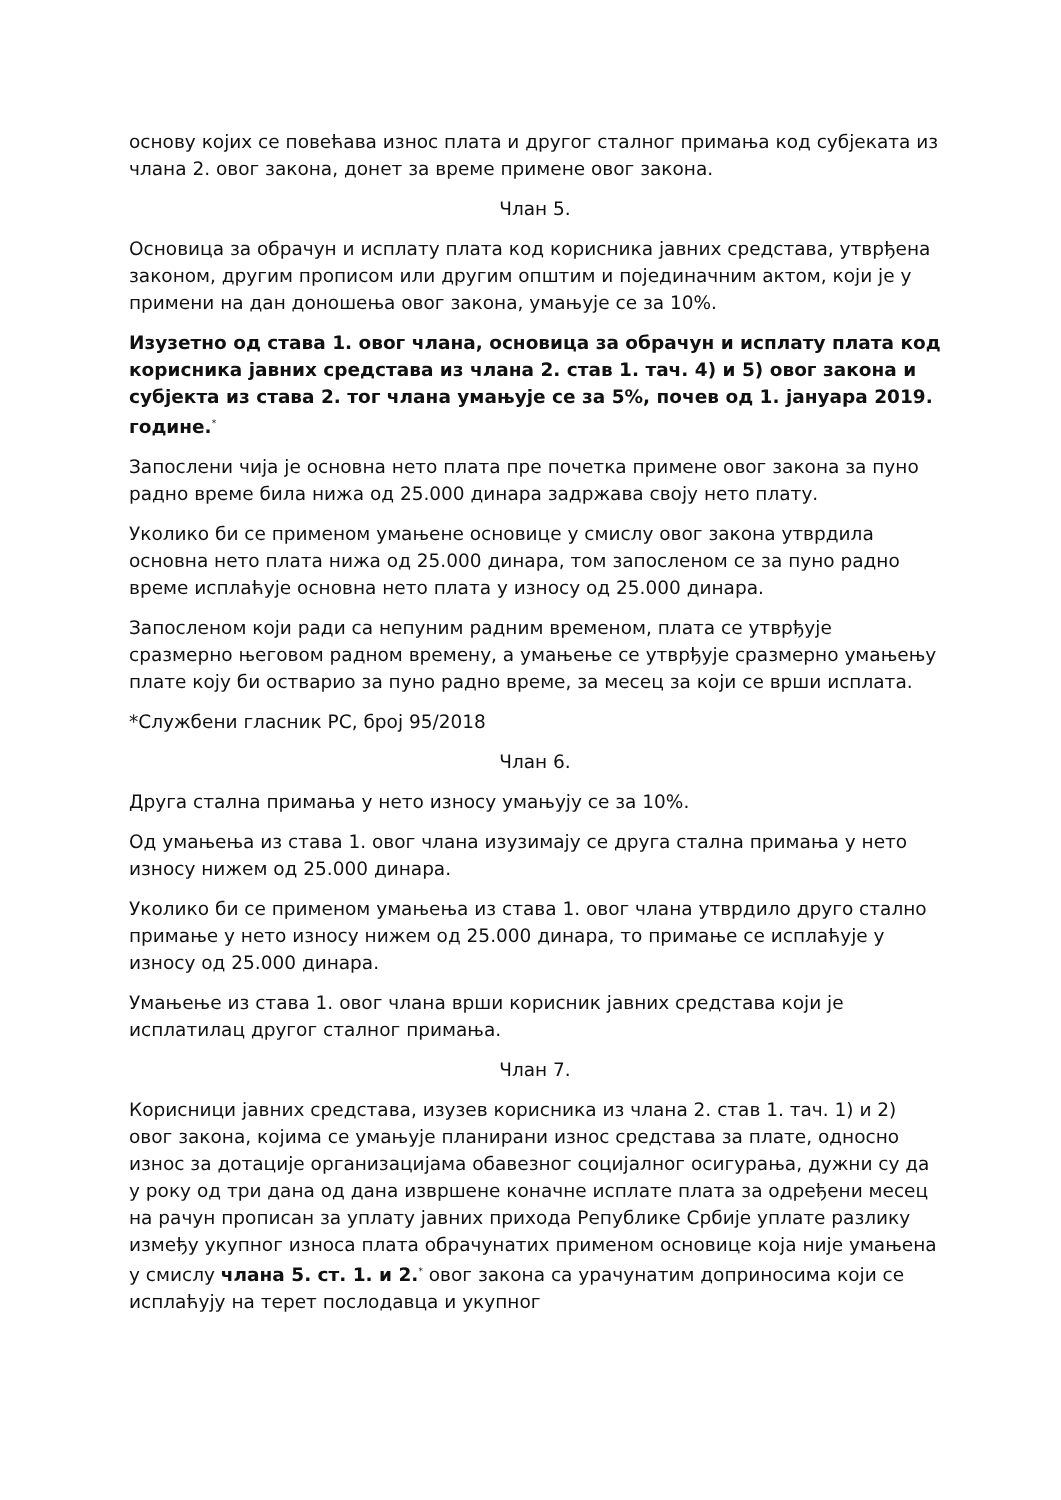основу којих се повећава износ плата и другог сталног примања код субјеката из члана 2. овог закона, донет за време примене овог закона.
Члан 5.
Основица за обрачун и исплату плата код корисника јавних средстава, утврђена законом, другим прописом или другим општим и појединачним актом, који је у примени на дан доношења овог закона, умањује се за 10%.
Изузетно од става 1. овог члана, основица за обрачун и исплату плата код корисника јавних средстава из члана 2. став 1. тач. 4) и 5) овог закона и субјекта из става 2. тог члана умањује се за 5%, почев од 1. јануара 2019. године.<sup>*</sup>
Запослени чија је основна нето плата пре почетка примене овог закона за пуно радно време била нижа од 25.000 динара задржава своју нето плату.
Уколико би се применом умањене основице у смислу овог закона утврдила основна нето плата нижа од 25.000 динара, том запосленом се за пуно радно време исплаћује основна нето плата у износу од 25.000 динара.
Запосленом који ради са непуним радним временом, плата се утврђује сразмерно његовом радном времену, а умањење се утврђује сразмерно умањењу плате коју би остварио за пуно радно време, за месец за који се врши исплата.
*Службени гласник РС, број 95/2018
Члан 6.
Друга стална примања у нето износу умањују се за 10%.
Од умањења из става 1. овог члана изузимају се друга стална примања у нето износу нижем од 25.000 динара.
Уколико би се применом умањења из става 1. овог члана утврдило друго стално примање у нето износу нижем од 25.000 динара, то примање се исплаћује у износу од 25.000 динара.
Умањење из става 1. овог члана врши корисник јавних средстава који је исплатилац другог сталног примања.
Члан 7.
Корисници јавних средстава, изузев корисника из члана 2. став 1. тач. 1) и 2) овог закона, којима се умањује планирани износ средстава за плате, односно износ за дотације организацијама обавезног социјалног осигурања, дужни су да у року од три дана од дана извршене коначне исплате плата за одређени месец на рачун прописан за уплату јавних прихода Републике Србије уплате разлику између укупног износа плата обрачунатих применом основице која није умањена у смислу члана 5. ст. 1. и 2.<sup>*</sup> овог закона са урачунатим доприносима који се исплаћују на терет послодавца и укупног